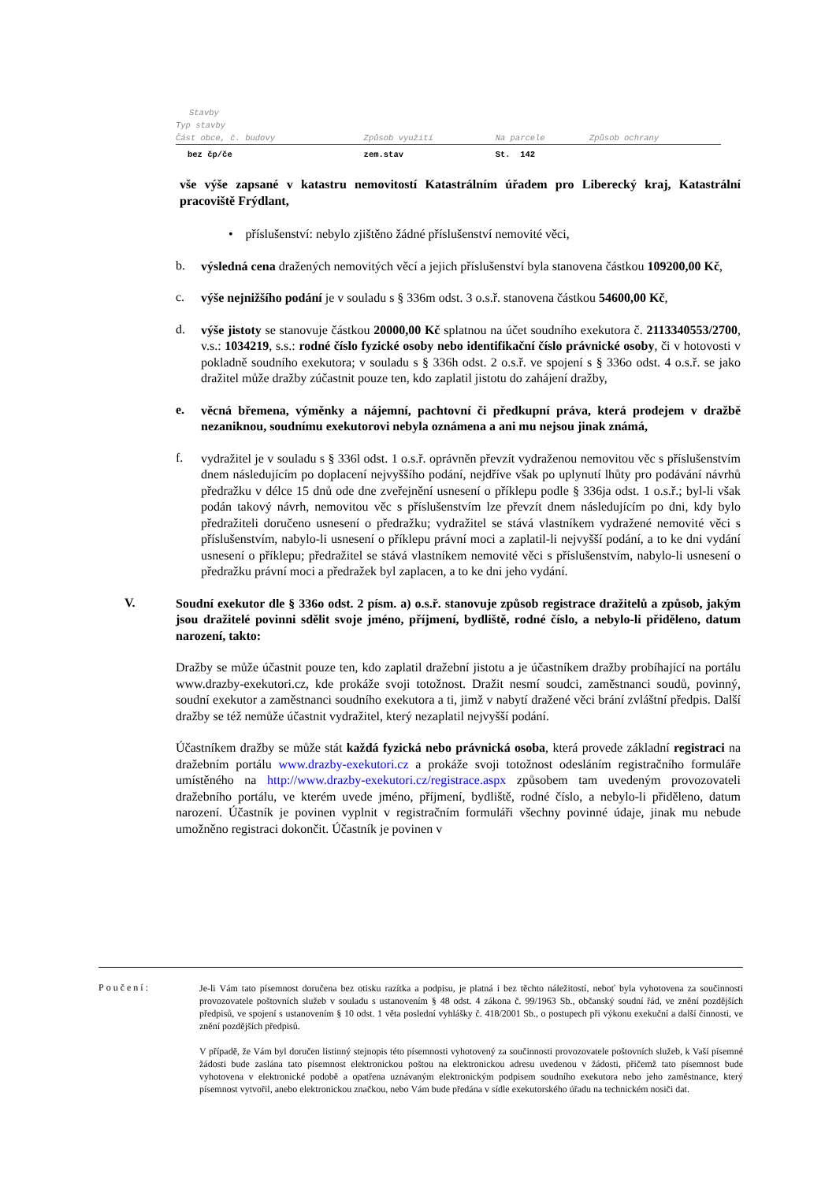| Stavby | | | |
| --- | --- | --- | --- |
| Typ stavby | | | |
| Část obce, č. budovy | Způsob využití | Na parcele | Způsob ochrany |
| bez čp/če | zem.stav | St. 142 | |
vše výše zapsané v katastru nemovitostí Katastrálním úřadem pro Liberecký kraj, Katastrální pracoviště Frýdlant,
• příslušenství: nebylo zjištěno žádné příslušenství nemovité věci,
b.
výsledná cena dražených nemovitých věcí a jejich příslušenství byla stanovena částkou 109200,00 Kč,
c.
výše nejnižšího podání je v souladu s § 336m odst. 3 o.s.ř. stanovena částkou 54600,00 Kč,
d.
výše jistoty se stanovuje částkou 20000,00 Kč splatnou na účet soudního exekutora č. 2113340553/2700, v.s.: 1034219, s.s.: rodné číslo fyzické osoby nebo identifikační číslo právnické osoby, či v hotovosti v pokladně soudního exekutora; v souladu s § 336h odst. 2 o.s.ř. ve spojení s § 336o odst. 4 o.s.ř. se jako dražitel může dražby zúčastnit pouze ten, kdo zaplatil jistotu do zahájení dražby,
e.
věcná břemena, výměnky a nájemní, pachtovní či předkupní práva, která prodejem v dražbě nezaniknou, soudnímu exekutorovi nebyla oznámena a ani mu nejsou jinak známá,
f.
vydražitel je v souladu s § 336l odst. 1 o.s.ř. oprávněn převzít vydraženou nemovitou věc s příslušenstvím dnem následujícím po doplacení nejvyššího podání, nejdříve však po uplynutí lhůty pro podávání návrhů předražku v délce 15 dnů ode dne zveřejnění usnesení o příklepu podle § 336ja odst. 1 o.s.ř.; byl-li však podán takový návrh, nemovitou věc s příslušenstvím lze převzít dnem následujícím po dni, kdy bylo předražiteli doručeno usnesení o předražku; vydražitel se stává vlastníkem vydražené nemovité věci s příslušenstvím, nabylo-li usnesení o příklepu právní moci a zaplatil-li nejvyšší podání, a to ke dni vydání usnesení o příklepu; předražitel se stává vlastníkem nemovité věci s příslušenstvím, nabylo-li usnesení o předražku právní moci a předražek byl zaplacen, a to ke dni jeho vydání.
V.
Soudní exekutor dle § 336o odst. 2 písm. a) o.s.ř. stanovuje způsob registrace dražitelů a způsob, jakým jsou dražitelé povinni sdělit svoje jméno, příjmení, bydliště, rodné číslo, a nebylo-li přiděleno, datum narození, takto:
Dražby se může účastnit pouze ten, kdo zaplatil dražební jistotu a je účastníkem dražby probíhající na portálu www.drazby-exekutori.cz, kde prokáže svoji totožnost. Dražit nesmí soudci, zaměstnanci soudů, povinný, soudní exekutor a zaměstnanci soudního exekutora a ti, jimž v nabytí dražené věci brání zvláštní předpis. Další dražby se též nemůže účastnit vydražitel, který nezaplatil nejvyšší podání.
Účastníkem dražby se může stát každá fyzická nebo právnická osoba, která provede základní registraci na dražebním portálu www.drazby-exekutori.cz a prokáže svoji totožnost odesláním registračního formuláře umístěného na http://www.drazby-exekutori.cz/registrace.aspx způsobem tam uvedeným provozovateli dražebního portálu, ve kterém uvede jméno, příjmení, bydliště, rodné číslo, a nebylo-li přiděleno, datum narození. Účastník je povinen vyplnit v registračním formuláři všechny povinné údaje, jinak mu nebude umožněno registraci dokončit. Účastník je povinen v
Poučení:
Je-li Vám tato písemnost doručena bez otisku razítka a podpisu, je platná i bez těchto náležitostí, neboť byla vyhotovena za součinnosti provozovatele poštovních služeb v souladu s ustanovením § 48 odst. 4 zákona č. 99/1963 Sb., občanský soudní řád, ve znění pozdějších předpisů, ve spojení s ustanovením § 10 odst. 1 věta poslední vyhlášky č. 418/2001 Sb., o postupech při výkonu exekuční a další činnosti, ve znění pozdějších předpisů.
V případě, že Vám byl doručen listinný stejnopis této písemnosti vyhotovený za součinnosti provozovatele poštovních služeb, k Vaší písemné žádosti bude zaslána tato písemnost elektronickou poštou na elektronickou adresu uvedenou v žádosti, přičemž tato písemnost bude vyhotovena v elektronické podobě a opatřena uznávaným elektronickým podpisem soudního exekutora nebo jeho zaměstnance, který písemnost vytvořil, anebo elektronickou značkou, nebo Vám bude předána v sídle exekutorského úřadu na technickém nosiči dat.